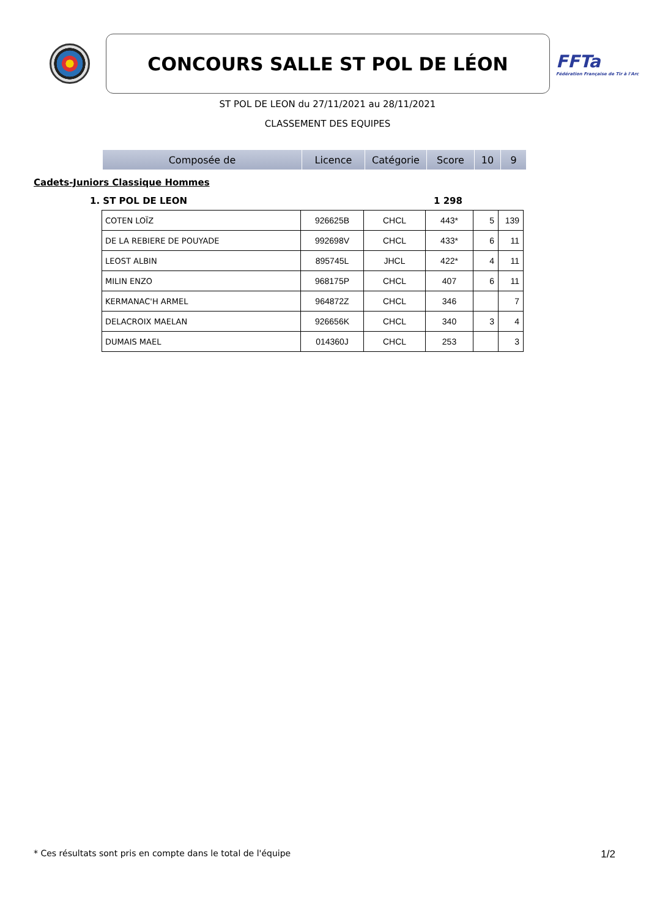CONCOURS SALLE ST POL DE LÉON
FFTa
Fédération Française de Tir à l'Arc
ST POL DE LEON du 27/11/2021 au 28/11/2021
CLASSEMENT DES EQUIPES
| Composée de | Licence | Catégorie | Score | 10 | 9 |
| --- | --- | --- | --- | --- | --- |
Cadets-Juniors Classique Hommes
1. ST POL DE LEON 1 298
| COTEN LOÏZ | 926625B | CHCL | 443* | 5 | 139 |
| DE LA REBIERE DE POUYADE | 992698V | CHCL | 433* | 6 | 11 |
| LEOST ALBIN | 895745L | JHCL | 422* | 4 | 11 |
| MILIN ENZO | 968175P | CHCL | 407 | 6 | 11 |
| KERMANAC'H ARMEL | 964872Z | CHCL | 346 | | 7 |
| DELACROIX MAELAN | 926656K | CHCL | 340 | 3 | 4 |
| DUMAIS MAEL | 014360J | CHCL | 253 | | 3 |
* Ces résultats sont pris en compte dans le total de l'équipe 1/2